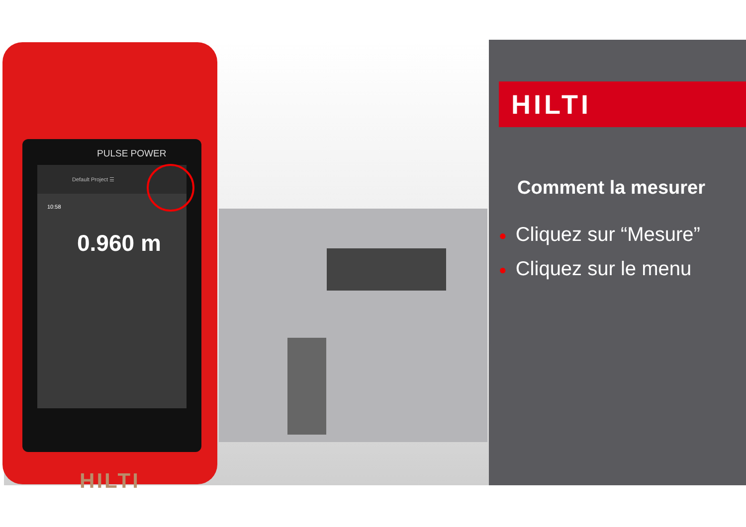PULSE POWER
Default Project ☰
10:58
0.960 m
HILTI
HILTI
Comment la mesurer
● Cliquez sur “Mesure”
● Cliquez sur le menu